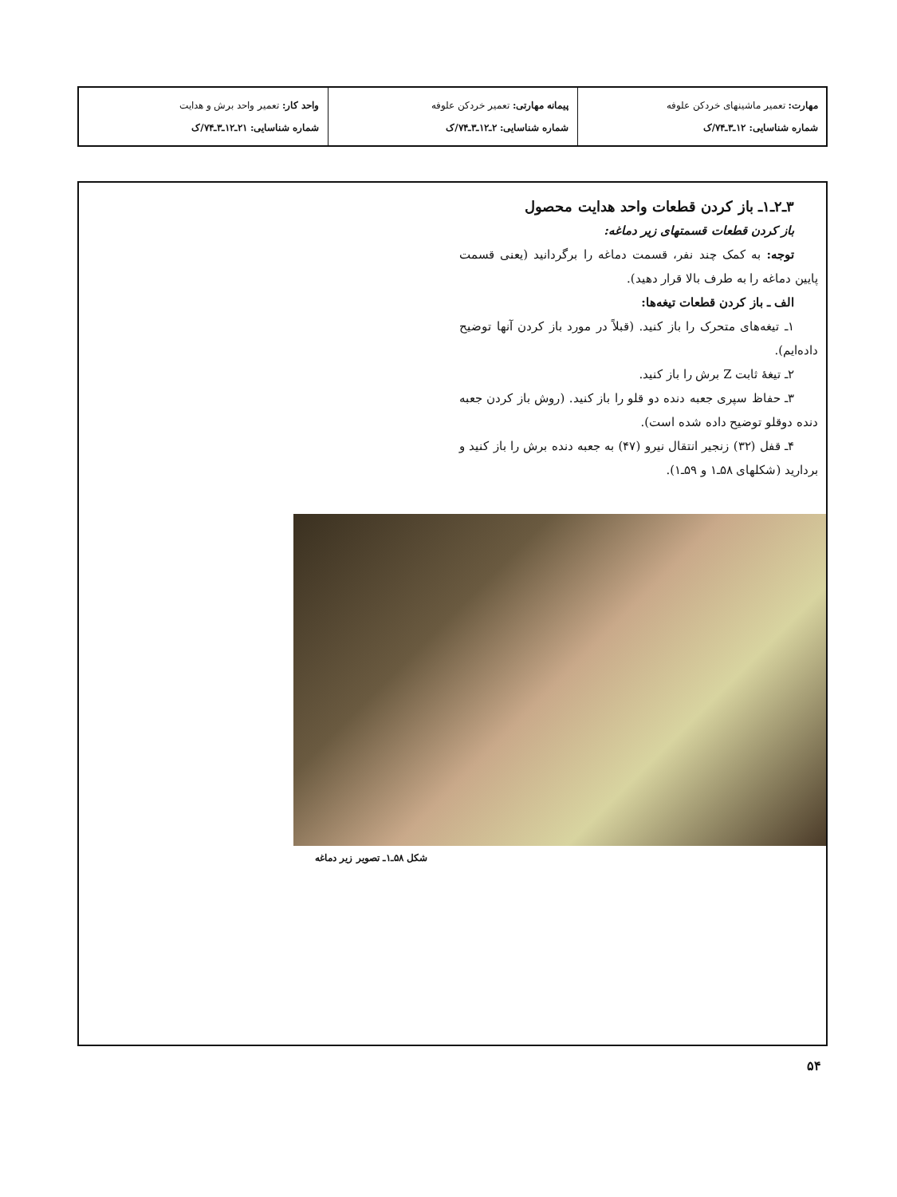| مهارت: تعمیر ماشینهای خردکن علوفه شماره شناسایی: ۱۲ـ۳ـ۷۴/ک | پیمانه مهارتی: تعمیر خردکن علوفه شماره شناسایی: ۲ـ۱۲ـ۳ـ۷۴/ک | واحد کار: تعمیر واحد برش و هدایت شماره شناسایی: ۲۱ـ۱۲ـ۳ـ۷۴/ک |
۳ـ۲ـ۱ـ باز کردن قطعات واحد هدایت محصول
باز کردن قطعات قسمتهای زیر دماغه:
توجه: به کمک چند نفر، قسمت دماغه را برگردانید (یعنی قسمت پایین دماغه را به طرف بالا قرار دهید).
الف ـ باز کردن قطعات تیغه‌ها:
۱ـ تیغه‌های متحرک را باز کنید. (قبلاً در مورد باز کردن آنها توضیح داده‌ایم).
۲ـ تیغهٔ ثابت Z برش را باز کنید.
۳ـ حفاظ سپری جعبه دنده دو قلو را باز کنید. (روش باز کردن جعبه دنده دوقلو توضیح داده شده است).
۴ـ قفل (۳۲) زنجیر انتقال نیرو (۴۷) به جعبه دنده برش را باز کنید و بردارید (شکلهای ۵۸ـ۱ و ۵۹ـ۱).
شکل ۵۸ـ۱ـ تصویر زیر دماغه
۵۴